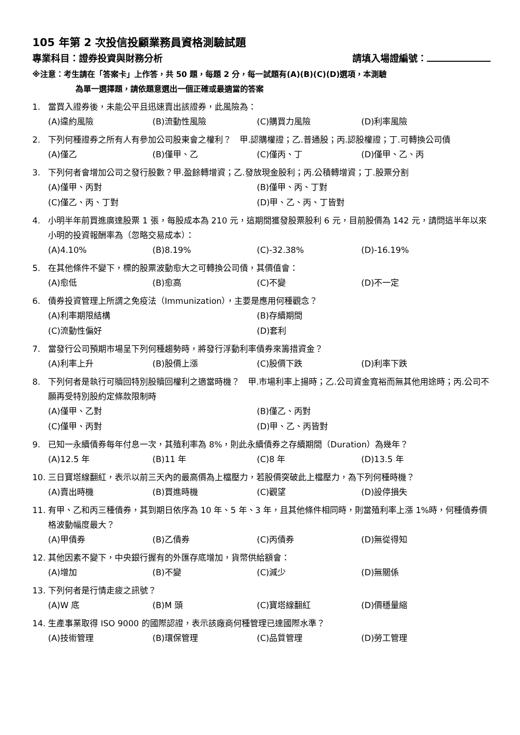105 年第 2 次投信投顧業務員資格測驗試題
專業科目：證券投資與財務分析 請填入場證編號：
※注意：考生請在「答案卡」上作答，共 50 題，每題 2 分，每一試題有(A)(B)(C)(D)選項，本測驗
為單一選擇題，請依題意選出一個正確或最適當的答案
1. 當買入證券後，未能公平且迅速賣出該證券，此風險為：
(A)違約風險 (B)流動性風險 (C)購買力風險 (D)利率風險
2. 下列何種證券之所有人有參加公司股東會之權利？　甲.認購權證；乙.普通股；丙.認股權證；丁.可轉換公司債
(A)僅乙 (B)僅甲、乙 (C)僅丙、丁 (D)僅甲、乙、丙
3. 下列何者會增加公司之發行股數？甲.盈餘轉增資；乙.發放現金股利；丙.公積轉增資；丁.股票分割
(A)僅甲、丙對 (B)僅甲、丙、丁對
(C)僅乙、丙、丁對 (D)甲、乙、丙、丁皆對
4. 小明半年前買進廣達股票 1 張，每股成本為 210 元，這期間獲發股票股利 6 元，目前股價為 142 元，請問這半年以來小明的投資報酬率為（忽略交易成本）：
(A)4.10% (B)8.19% (C)-32.38% (D)-16.19%
5. 在其他條件不變下，標的股票波動愈大之可轉換公司債，其價值會：
(A)愈低 (B)愈高 (C)不變 (D)不一定
6. 債券投資管理上所謂之免疫法（Immunization），主要是應用何種觀念？
(A)利率期限結構 (B)存續期間
(C)流動性偏好 (D)套利
7. 當發行公司預期市場呈下列何種趨勢時，將發行浮動利率債券來籌措資金？
(A)利率上升 (B)股價上漲 (C)股價下跌 (D)利率下跌
8. 下列何者是執行可贖回特別股贖回權利之適當時機？　甲.市場利率上揚時；乙.公司資金寬裕而無其他用途時；丙.公司不願再受特別股約定條款限制時
(A)僅甲、乙對 (B)僅乙、丙對
(C)僅甲、丙對 (D)甲、乙、丙皆對
9. 已知一永續債券每年付息一次，其殖利率為 8%，則此永續債券之存續期間（Duration）為幾年？
(A)12.5 年 (B)11 年 (C)8 年 (D)13.5 年
10. 三日寶塔線翻紅，表示以前三天內的最高價為上檔壓力，若股價突破此上檔壓力，為下列何種時機？
(A)賣出時機 (B)買進時機 (C)觀望 (D)設停損失
11. 有甲、乙和丙三種債券，其到期日依序為 10 年、5 年、3 年，且其他條件相同時，則當殖利率上漲 1%時，何種債券價格波動幅度最大？
(A)甲債券 (B)乙債券 (C)丙債券 (D)無從得知
12. 其他因素不變下，中央銀行握有的外匯存底增加，貨幣供給額會：
(A)增加 (B)不變 (C)減少 (D)無關係
13. 下列何者是行情走疲之訊號？
(A)W 底 (B)M 頭 (C)寶塔線翻紅 (D)價穩量縮
14. 生產事業取得 ISO 9000 的國際認證，表示該廠商何種管理已達國際水準？
(A)技術管理 (B)環保管理 (C)品質管理 (D)勞工管理